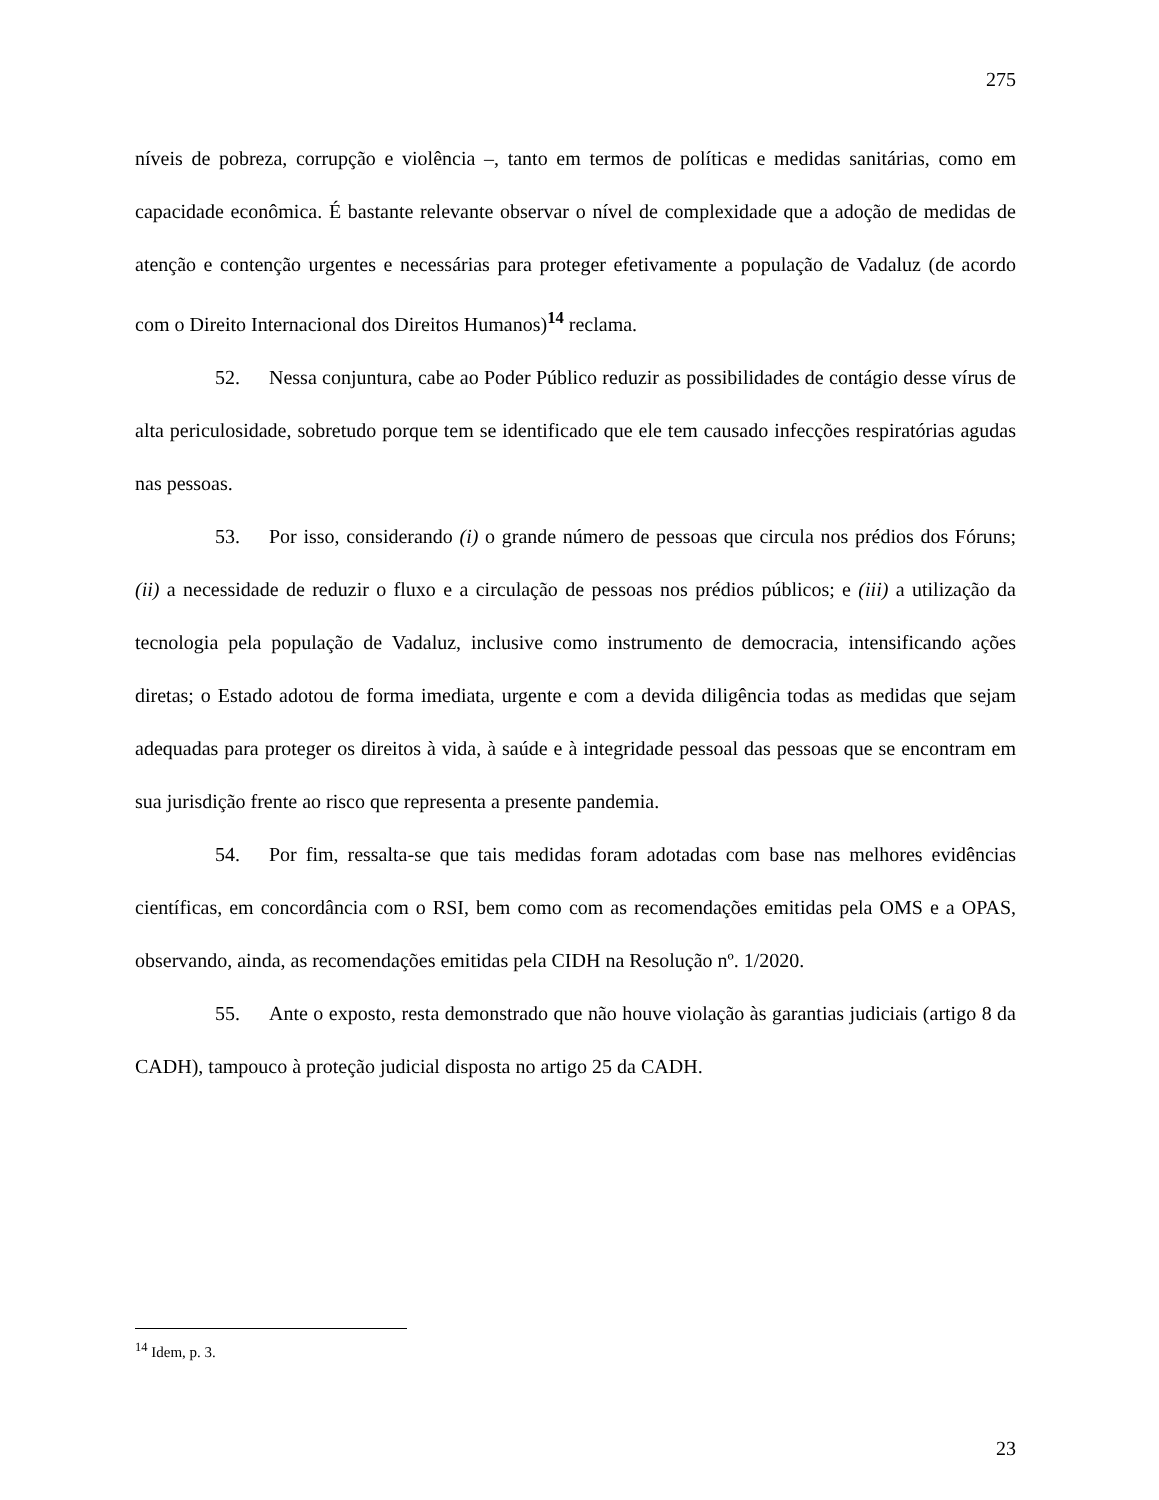275
níveis de pobreza, corrupção e violência –, tanto em termos de políticas e medidas sanitárias, como em capacidade econômica. É bastante relevante observar o nível de complexidade que a adoção de medidas de atenção e contenção urgentes e necessárias para proteger efetivamente a população de Vadaluz (de acordo com o Direito Internacional dos Direitos Humanos)<sup>14</sup> reclama.
52. Nessa conjuntura, cabe ao Poder Público reduzir as possibilidades de contágio desse vírus de alta periculosidade, sobretudo porque tem se identificado que ele tem causado infecções respiratórias agudas nas pessoas.
53. Por isso, considerando (i) o grande número de pessoas que circula nos prédios dos Fóruns; (ii) a necessidade de reduzir o fluxo e a circulação de pessoas nos prédios públicos; e (iii) a utilização da tecnologia pela população de Vadaluz, inclusive como instrumento de democracia, intensificando ações diretas; o Estado adotou de forma imediata, urgente e com a devida diligência todas as medidas que sejam adequadas para proteger os direitos à vida, à saúde e à integridade pessoal das pessoas que se encontram em sua jurisdição frente ao risco que representa a presente pandemia.
54. Por fim, ressalta-se que tais medidas foram adotadas com base nas melhores evidências científicas, em concordância com o RSI, bem como com as recomendações emitidas pela OMS e a OPAS, observando, ainda, as recomendações emitidas pela CIDH na Resolução nº. 1/2020.
55. Ante o exposto, resta demonstrado que não houve violação às garantias judiciais (artigo 8 da CADH), tampouco à proteção judicial disposta no artigo 25 da CADH.
<sup>14</sup> Idem, p. 3.
23